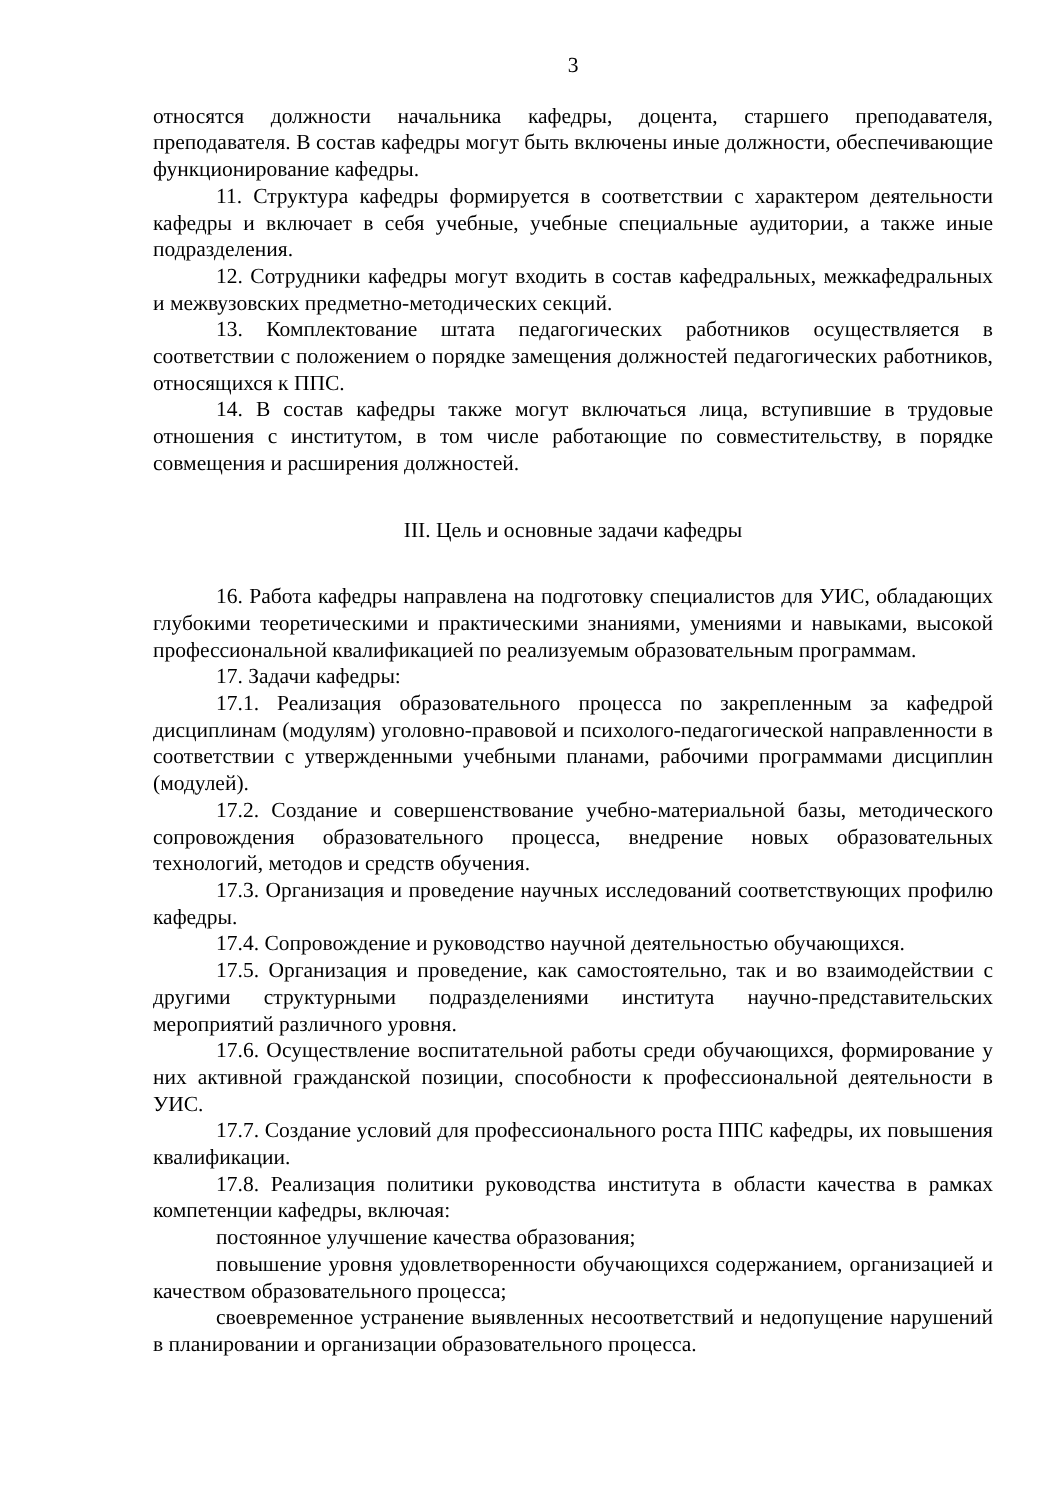3
относятся должности начальника кафедры, доцента, старшего преподавателя, преподавателя. В состав кафедры могут быть включены иные должности, обеспечивающие функционирование кафедры.
11. Структура кафедры формируется в соответствии с характером деятельности кафедры и включает в себя учебные, учебные специальные аудитории, а также иные подразделения.
12. Сотрудники кафедры могут входить в состав кафедральных, межкафедральных и межвузовских предметно-методических секций.
13. Комплектование штата педагогических работников осуществляется в соответствии с положением о порядке замещения должностей педагогических работников, относящихся к ППС.
14. В состав кафедры также могут включаться лица, вступившие в трудовые отношения с институтом, в том числе работающие по совместительству, в порядке совмещения и расширения должностей.
III. Цель и основные задачи кафедры
16. Работа кафедры направлена на подготовку специалистов для УИС, обладающих глубокими теоретическими и практическими знаниями, умениями и навыками, высокой профессиональной квалификацией по реализуемым образовательным программам.
17. Задачи кафедры:
17.1. Реализация образовательного процесса по закрепленным за кафедрой дисциплинам (модулям) уголовно-правовой и психолого-педагогической направленности в соответствии с утвержденными учебными планами, рабочими программами дисциплин (модулей).
17.2. Создание и совершенствование учебно-материальной базы, методического сопровождения образовательного процесса, внедрение новых образовательных технологий, методов и средств обучения.
17.3. Организация и проведение научных исследований соответствующих профилю кафедры.
17.4. Сопровождение и руководство научной деятельностью обучающихся.
17.5. Организация и проведение, как самостоятельно, так и во взаимодействии с другими структурными подразделениями института научно-представительских мероприятий различного уровня.
17.6. Осуществление воспитательной работы среди обучающихся, формирование у них активной гражданской позиции, способности к профессиональной деятельности в УИС.
17.7. Создание условий для профессионального роста ППС кафедры, их повышения квалификации.
17.8. Реализация политики руководства института в области качества в рамках компетенции кафедры, включая:
постоянное улучшение качества образования;
повышение уровня удовлетворенности обучающихся содержанием, организацией и качеством образовательного процесса;
своевременное устранение выявленных несоответствий и недопущение нарушений в планировании и организации образовательного процесса.